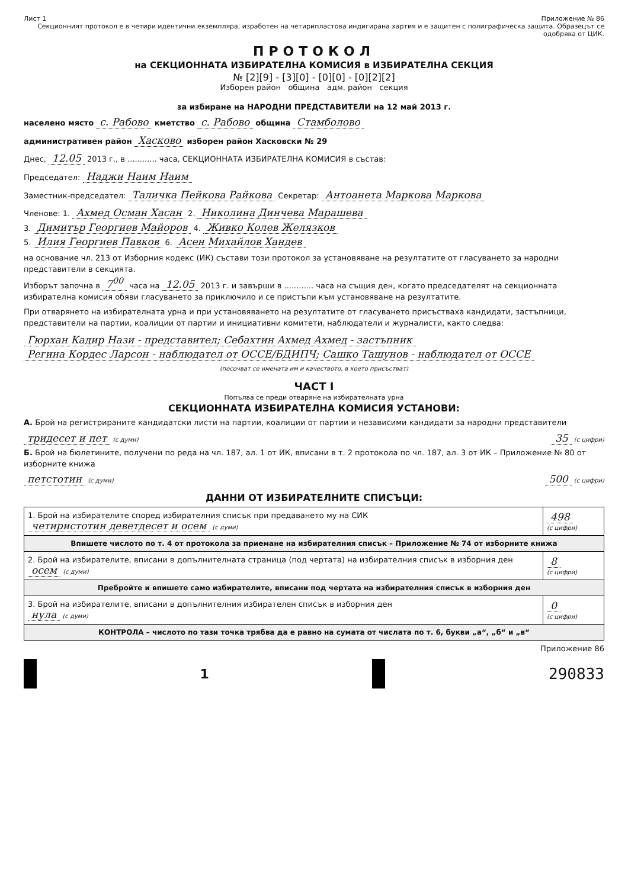Лист 1 Приложение № 86
Секционният протокол е в четири идентични екземпляра, изработен на четирипластова индигирана хартия и е защитен с полиграфическа защита. Образецът се одобрява от ЦИК.
ПРОТОКОЛ
на СЕКЦИОННАТА ИЗБИРАТЕЛНА КОМИСИЯ в ИЗБИРАТЕЛНА СЕКЦИЯ
№ [2][9] - [3][0] - [0][0] - [0][2][2]
Изборен район община адм. район секция
за избиране на НАРОДНИ ПРЕДСТАВИТЕЛИ на 12 май 2013 г.
населено място с. Рабово кметство с. Рабово община Стамболово
административен район Хасково изборен район Хасковски № 29
Днес, 12.05 2013 г., в ............ часа, СЕКЦИОННАТА ИЗБИРАТЕЛНА КОМИСИЯ в състав:
Председател: Наджи Наим Наим
Заместник-председател: Таличка Пейкова Райкова Секретар: Антоанета Маркова Маркова
Членове: 1. Ахмед Осман Хасан 2. Николина Динчева Марашева
3. Димитър Георгиев Майоров 4. Живко Колев Желязков
5. Илия Георгиев Павков 6. Асен Михайлов Хандев
на основание чл. 213 от Изборния кодекс (ИК) състави този протокол за установяване на резултатите от гласуването за народни представители в секцията.
Изборът започна в 7<sup>00</sup> часа на 12.05 2013 г. и завърши в ............ часа на същия ден, когато председателят на секционната избирателна комисия обяви гласуването за приключило и се пристъпи към установяване на резултатите.
При отварянето на избирателната урна и при установяването на резултатите от гласуването присъстваха кандидати, застъпници, представители на партии, коалиции от партии и инициативни комитети, наблюдатели и журналисти, както следва:
Гюрхан Кадир Нази - представител; Себахтин Ахмед Ахмед - застъпник
Регина Кордес Ларсон - наблюдател от ОССЕ/БДИПЧ; Сашко Ташунов - наблюдател от ОССЕ
(посочват се имената им и качеството, в което присъстват)
ЧАСТ I
Попълва се преди отваряне на избирателната урна
СЕКЦИОННАТА ИЗБИРАТЕЛНА КОМИСИЯ УСТАНОВИ:
А. Брой на регистрираните кандидатски листи на партии, коалиции от партии и независими кандидати за народни представители
тридесет и пет (с думи) 35 (с цифри)
Б. Брой на бюлетините, получени по реда на чл. 187, ал. 1 от ИК, вписани в т. 2 протокола по чл. 187, ал. 3 от ИК – Приложение № 80 от изборните книжа
петстотин (с думи) 500 (с цифри)
ДАННИ ОТ ИЗБИРАТЕЛНИТЕ СПИСЪЦИ:
| 1. Брой на избирателите според избирателния списък при предаването му на СИК четиристотин деветдесет и осем (с думи) | 498 (с цифри) |
| Впишете числото по т. 4 от протокола за приемане на избирателния списък – Приложение № 74 от изборните книжа | |
| 2. Брой на избирателите, вписани в допълнителната страница (под чертата) на избирателния списък в изборния ден осем (с думи) | 8 (с цифри) |
| Пребройте и впишете само избирателите, вписани под чертата на избирателния списък в изборния ден | |
| 3. Брой на избирателите, вписани в допълнителния избирателен списък в изборния ден нула (с думи) | 0 (с цифри) |
| КОНТРОЛА – числото по тази точка трябва да е равно на сумата от числата по т. 6, букви „а“, „б“ и „в“ | |
Приложение 86
1
290833